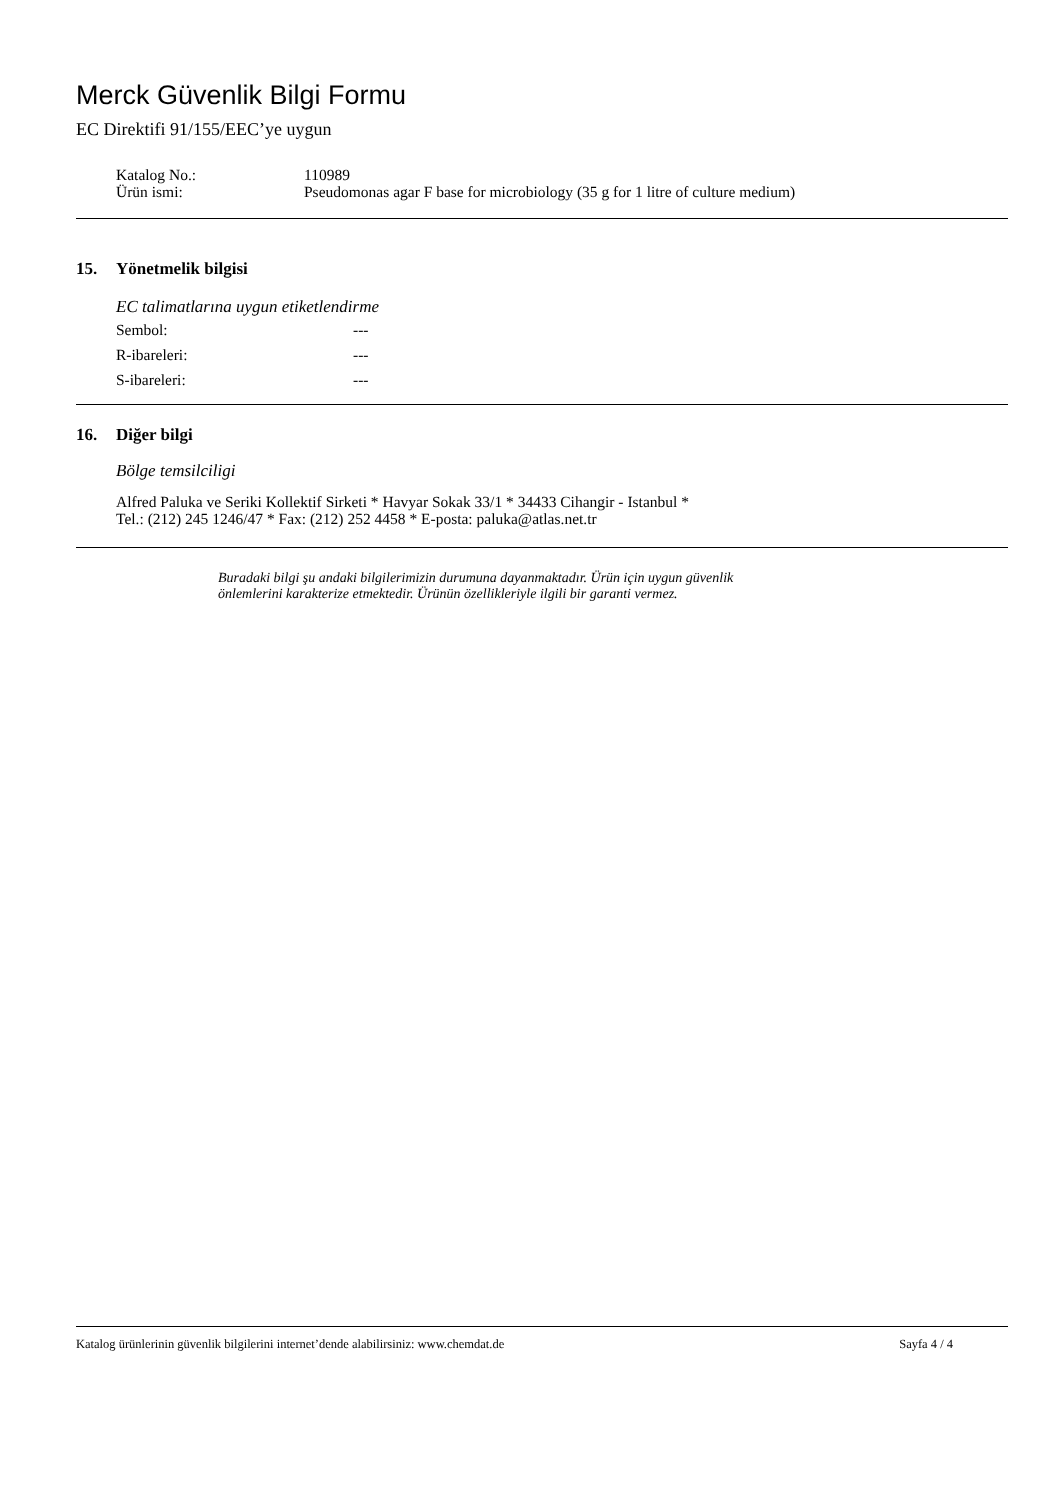Merck Güvenlik Bilgi Formu
EC Direktifi 91/155/EEC’ye uygun
Katalog No.:
110989
Ürün ismi:
Pseudomonas agar F base for microbiology (35 g for 1 litre of culture medium)
15. Yönetmelik bilgisi
EC talimatlarına uygun etiketlendirme
Sembol: ---
R-ibareleri: ---
S-ibareleri: ---
16. Diğer bilgi
Bölge temsilciligi
Alfred Paluka ve Seriki Kollektif Sirketi * Havyar Sokak 33/1 * 34433 Cihangir - Istanbul *
Tel.: (212) 245 1246/47 * Fax: (212) 252 4458 * E-posta: paluka@atlas.net.tr
Buradaki bilgi şu andaki bilgilerimizin durumuna dayanmaktadır. Ürün için uygun güvenlik
önlemlerini karakterize etmektedir. Ürünün özellikleriyle ilgili bir garanti vermez.
Katalog ürünlerinin güvenlik bilgilerini internet’dende alabilirsiniz: www.chemdat.de
Sayfa 4 / 4